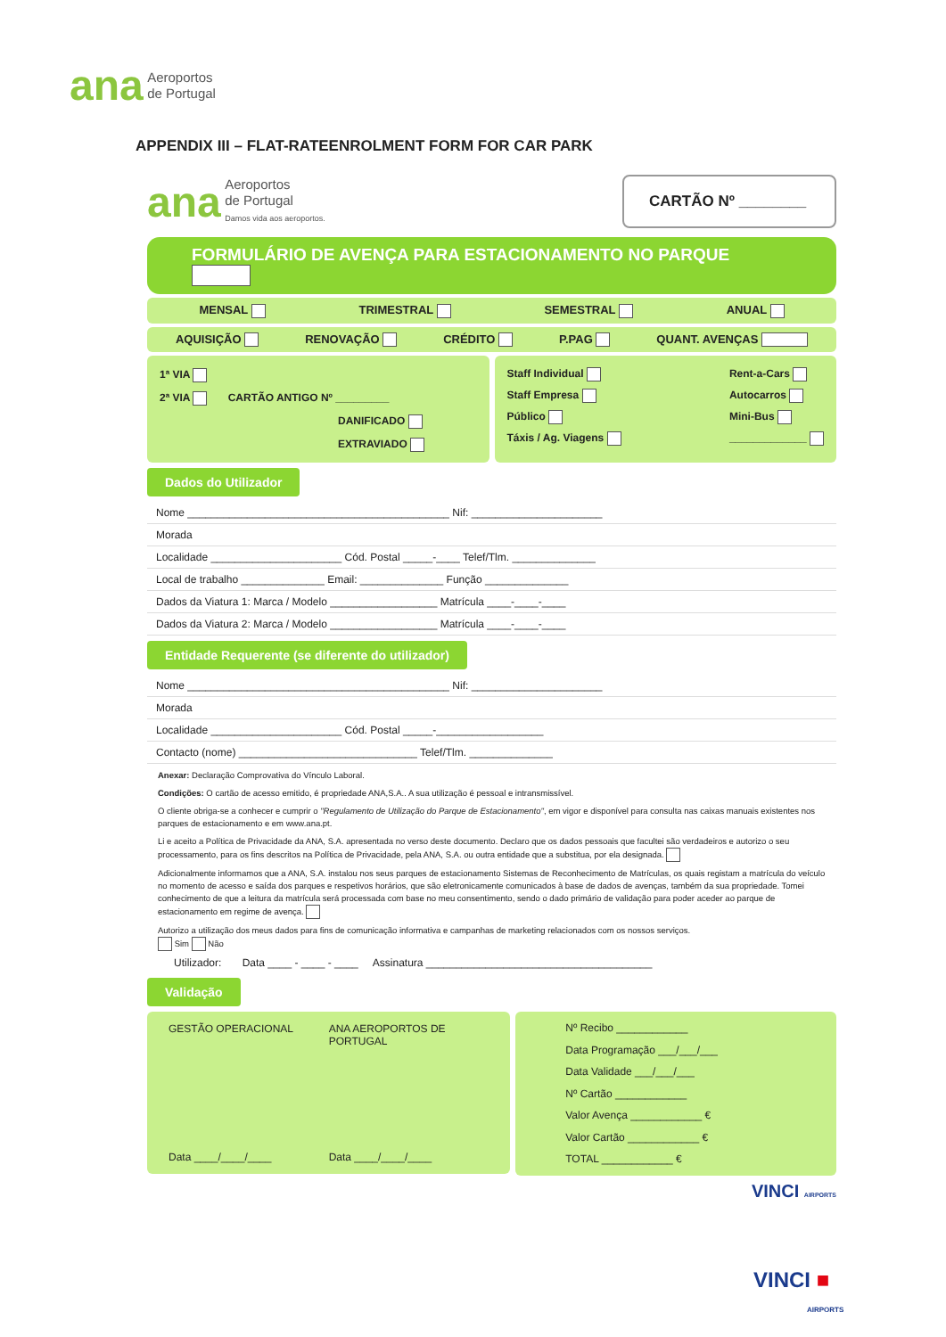ana Aeroportos
de Portugal
APPENDIX III – FLAT-RATEENROLMENT FORM FOR CAR PARK
ana Aeroportos
de Portugal
Damos vida aos aeroportos.
CARTÃO Nº ________
FORMULÁRIO DE AVENÇA PARA ESTACIONAMENTO NO PARQUE
MENSAL TRIMESTRAL SEMESTRAL ANUAL
AQUISIÇÃO RENOVAÇÃO CRÉDITO P.PAG QUANT. AVENÇAS
1ª VIA
2ª VIA CARTÃO ANTIGO Nº _________
DANIFICADO
EXTRAVIADO
Staff Individual
Staff Empresa
Público
Táxis / Ag. Viagens
Rent-a-Cars
Autocarros
Mini-Bus
_____________
Dados do Utilizador
Nome ____________________________________________ Nif: ______________________
Morada
Localidade ______________________ Cód. Postal _____-____ Telef/Tlm. ______________
Local de trabalho ______________ Email: ______________ Função ______________
Dados da Viatura 1: Marca / Modelo __________________ Matrícula ____-____-____
Dados da Viatura 2: Marca / Modelo __________________ Matrícula ____-____-____
Entidade Requerente (se diferente do utilizador)
Nome ____________________________________________ Nif: ______________________
Morada
Localidade ______________________ Cód. Postal _____-__________________
Contacto (nome) ______________________________ Telef/Tlm. ______________
Anexar: Declaração Comprovativa do Vínculo Laboral.
Condições: O cartão de acesso emitido, é propriedade ANA,S.A.. A sua utilização é pessoal e intransmissível.
O cliente obriga-se a conhecer e cumprir o "Regulamento de Utilização do Parque de Estacionamento", em vigor e disponível para consulta nas caixas manuais existentes nos parques de estacionamento e em www.ana.pt.
Li e aceito a Política de Privacidade da ANA, S.A. apresentada no verso deste documento. Declaro que os dados pessoais que facultei são verdadeiros e autorizo o seu processamento, para os fins descritos na Política de Privacidade, pela ANA, S.A. ou outra entidade que a substitua, por ela designada.
Adicionalmente informamos que a ANA, S.A. instalou nos seus parques de estacionamento Sistemas de Reconhecimento de Matrículas, os quais registam a matrícula do veículo no momento de acesso e saída dos parques e respetivos horários, que são eletronicamente comunicados à base de dados de avenças, também da sua propriedade. Tomei conhecimento de que a leitura da matrícula será processada com base no meu consentimento, sendo o dado primário de validação para poder aceder ao parque de estacionamento em regime de avença.
Autorizo a utilização dos meus dados para fins de comunicação informativa e campanhas de marketing relacionados com os nossos serviços.
Sim Não
Utilizador: Data ____ - ____ - ____ Assinatura ______________________________________
Validação
GESTÃO OPERACIONAL
Data ____/____/____
ANA AEROPORTOS DE PORTUGAL
Data ____/____/____
Nº Recibo ____________
Data Programação ___/___/___
Data Validade ___/___/___
Nº Cartão ____________
Valor Avença ____________ €
Valor Cartão ____________ €
TOTAL ____________ €
VINCI AIRPORTS
VINCI ■
AIRPORTS